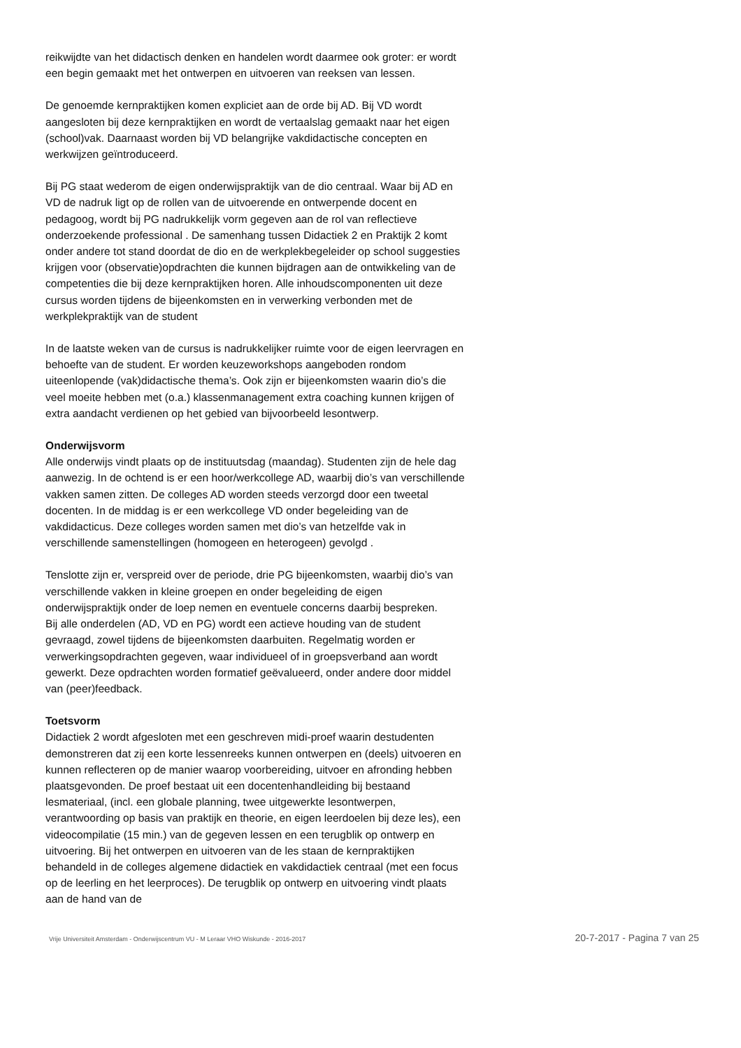reikwijdte van het didactisch denken en handelen wordt daarmee ook groter: er wordt een begin gemaakt met het ontwerpen en uitvoeren van reeksen van lessen.
De genoemde kernpraktijken komen expliciet aan de orde bij AD. Bij VD wordt aangesloten bij deze kernpraktijken en wordt de vertaalslag gemaakt naar het eigen (school)vak. Daarnaast worden bij VD belangrijke vakdidactische concepten en werkwijzen geïntroduceerd.
Bij PG staat wederom de eigen onderwijspraktijk van de dio centraal. Waar bij AD en VD de nadruk ligt op de rollen van de uitvoerende en ontwerpende docent en pedagoog, wordt bij PG nadrukkelijk vorm gegeven aan de rol van reflectieve onderzoekende professional . De samenhang tussen Didactiek 2 en Praktijk 2 komt onder andere tot stand doordat de dio en de werkplekbegeleider op school suggesties krijgen voor (observatie)opdrachten die kunnen bijdragen aan de ontwikkeling van de competenties die bij deze kernpraktijken horen. Alle inhoudscomponenten uit deze cursus worden tijdens de bijeenkomsten en in verwerking verbonden met de werkplekpraktijk van de student
In de laatste weken van de cursus is nadrukkelijker ruimte voor de eigen leervragen en behoefte van de student. Er worden keuzeworkshops aangeboden rondom uiteenlopende (vak)didactische thema’s. Ook zijn er bijeenkomsten waarin dio’s die veel moeite hebben met (o.a.) klassenmanagement extra coaching kunnen krijgen of extra aandacht verdienen op het gebied van bijvoorbeeld lesontwerp.
Onderwijsvorm
Alle onderwijs vindt plaats op de instituutsdag (maandag). Studenten zijn de hele dag aanwezig. In de ochtend is er een hoor/werkcollege AD, waarbij dio’s van verschillende vakken samen zitten. De colleges AD worden steeds verzorgd door een tweetal docenten. In de middag is er een werkcollege VD onder begeleiding van de vakdidacticus. Deze colleges worden samen met dio’s van hetzelfde vak in verschillende samenstellingen (homogeen en heterogeen) gevolgd .
Tenslotte zijn er, verspreid over de periode, drie PG bijeenkomsten, waarbij dio’s van verschillende vakken in kleine groepen en onder begeleiding de eigen onderwijspraktijk onder de loep nemen en eventuele concerns daarbij bespreken.
Bij alle onderdelen (AD, VD en PG) wordt een actieve houding van de student gevraagd, zowel tijdens de bijeenkomsten daarbuiten. Regelmatig worden er verwerkingsopdrachten gegeven, waar individueel of in groepsverband aan wordt gewerkt. Deze opdrachten worden formatief geëvalueerd, onder andere door middel van (peer)feedback.
Toetsvorm
Didactiek 2 wordt afgesloten met een geschreven midi-proef waarin destudenten demonstreren dat zij een korte lessenreeks kunnen ontwerpen en (deels) uitvoeren en kunnen reflecteren op de manier waarop voorbereiding, uitvoer en afronding hebben plaatsgevonden. De proef bestaat uit een docentenhandleiding bij bestaand lesmateriaal, (incl. een globale planning, twee uitgewerkte lesontwerpen, verantwoording op basis van praktijk en theorie, en eigen leerdoelen bij deze les), een videocompilatie (15 min.) van de gegeven lessen en een terugblik op ontwerp en uitvoering. Bij het ontwerpen en uitvoeren van de les staan de kernpraktijken behandeld in de colleges algemene didactiek en vakdidactiek centraal (met een focus op de leerling en het leerproces). De terugblik op ontwerp en uitvoering vindt plaats aan de hand van de
Vrije Universiteit Amsterdam - Onderwijscentrum VU - M Leraar VHO Wiskunde - 2016-2017 20-7-2017 - Pagina 7 van 25